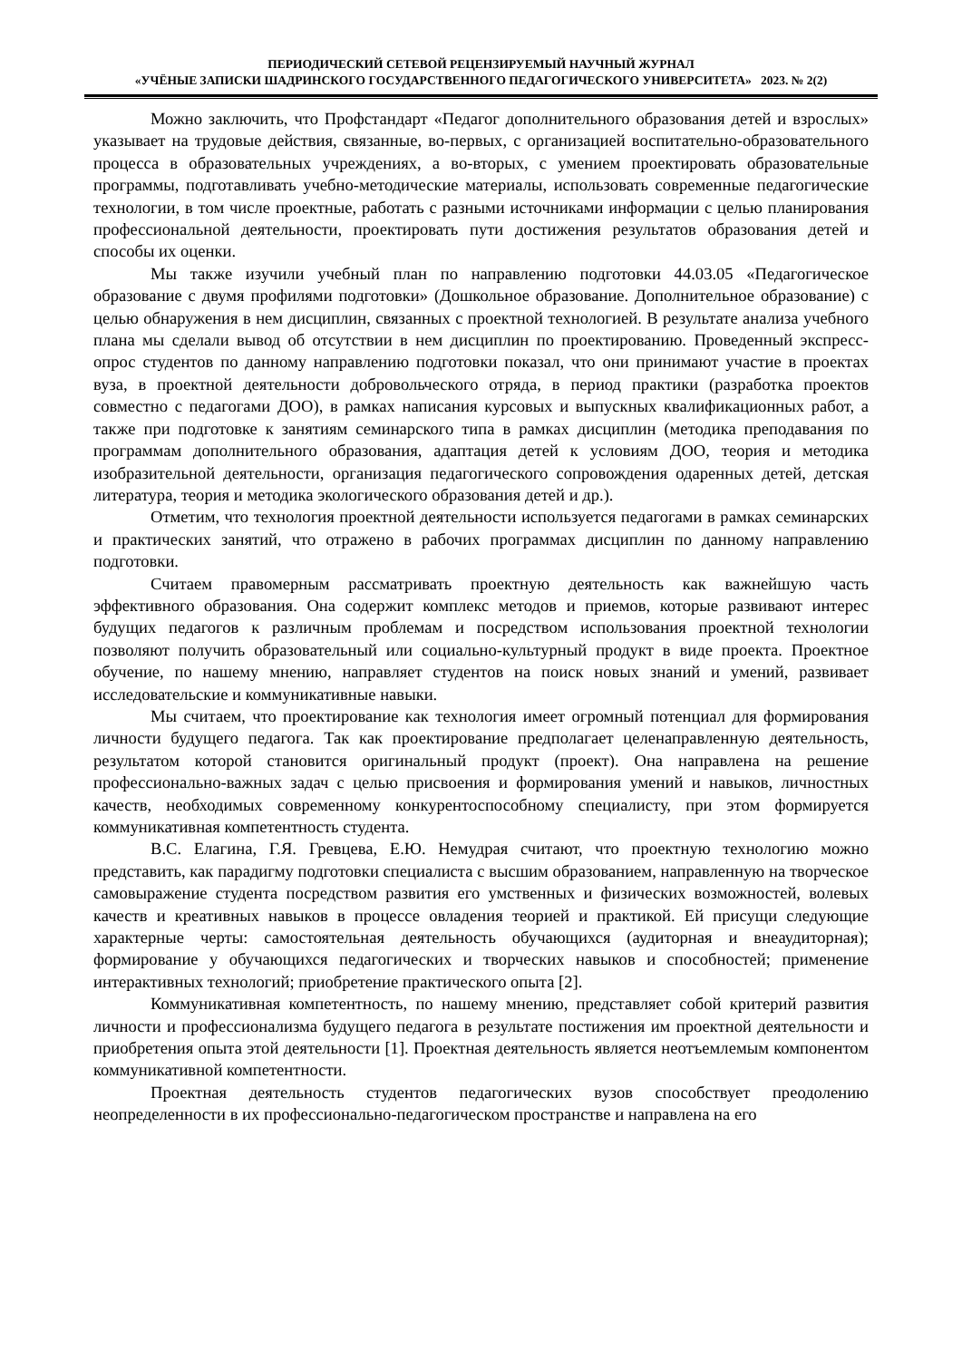ПЕРИОДИЧЕСКИЙ СЕТЕВОЙ РЕЦЕНЗИРУЕМЫЙ НАУЧНЫЙ ЖУРНАЛ
«УЧЁНЫЕ ЗАПИСКИ ШАДРИНСКОГО ГОСУДАРСТВЕННОГО ПЕДАГОГИЧЕСКОГО УНИВЕРСИТЕТА» 2023. № 2(2)
Можно заключить, что Профстандарт «Педагог дополнительного образования детей и взрослых» указывает на трудовые действия, связанные, во-первых, с организацией воспитательно-образовательного процесса в образовательных учреждениях, а во-вторых, с умением проектировать образовательные программы, подготавливать учебно-методические материалы, использовать современные педагогические технологии, в том числе проектные, работать с разными источниками информации с целью планирования профессиональной деятельности, проектировать пути достижения результатов образования детей и способы их оценки.
Мы также изучили учебный план по направлению подготовки 44.03.05 «Педагогическое образование с двумя профилями подготовки» (Дошкольное образование. Дополнительное образование) с целью обнаружения в нем дисциплин, связанных с проектной технологией. В результате анализа учебного плана мы сделали вывод об отсутствии в нем дисциплин по проектированию. Проведенный экспресс-опрос студентов по данному направлению подготовки показал, что они принимают участие в проектах вуза, в проектной деятельности добровольческого отряда, в период практики (разработка проектов совместно с педагогами ДОО), в рамках написания курсовых и выпускных квалификационных работ, а также при подготовке к занятиям семинарского типа в рамках дисциплин (методика преподавания по программам дополнительного образования, адаптация детей к условиям ДОО, теория и методика изобразительной деятельности, организация педагогического сопровождения одаренных детей, детская литература, теория и методика экологического образования детей и др.).
Отметим, что технология проектной деятельности используется педагогами в рамках семинарских и практических занятий, что отражено в рабочих программах дисциплин по данному направлению подготовки.
Считаем правомерным рассматривать проектную деятельность как важнейшую часть эффективного образования. Она содержит комплекс методов и приемов, которые развивают интерес будущих педагогов к различным проблемам и посредством использования проектной технологии позволяют получить образовательный или социально-культурный продукт в виде проекта. Проектное обучение, по нашему мнению, направляет студентов на поиск новых знаний и умений, развивает исследовательские и коммуникативные навыки.
Мы считаем, что проектирование как технология имеет огромный потенциал для формирования личности будущего педагога. Так как проектирование предполагает целенаправленную деятельность, результатом которой становится оригинальный продукт (проект). Она направлена на решение профессионально-важных задач с целью присвоения и формирования умений и навыков, личностных качеств, необходимых современному конкурентоспособному специалисту, при этом формируется коммуникативная компетентность студента.
В.С. Елагина, Г.Я. Гревцева, Е.Ю. Немудрая считают, что проектную технологию можно представить, как парадигму подготовки специалиста с высшим образованием, направленную на творческое самовыражение студента посредством развития его умственных и физических возможностей, волевых качеств и креативных навыков в процессе овладения теорией и практикой. Ей присущи следующие характерные черты: самостоятельная деятельность обучающихся (аудиторная и внеаудиторная); формирование у обучающихся педагогических и творческих навыков и способностей; применение интерактивных технологий; приобретение практического опыта [2].
Коммуникативная компетентность, по нашему мнению, представляет собой критерий развития личности и профессионализма будущего педагога в результате постижения им проектной деятельности и приобретения опыта этой деятельности [1]. Проектная деятельность является неотъемлемым компонентом коммуникативной компетентности.
Проектная деятельность студентов педагогических вузов способствует преодолению неопределенности в их профессионально-педагогическом пространстве и направлена на его